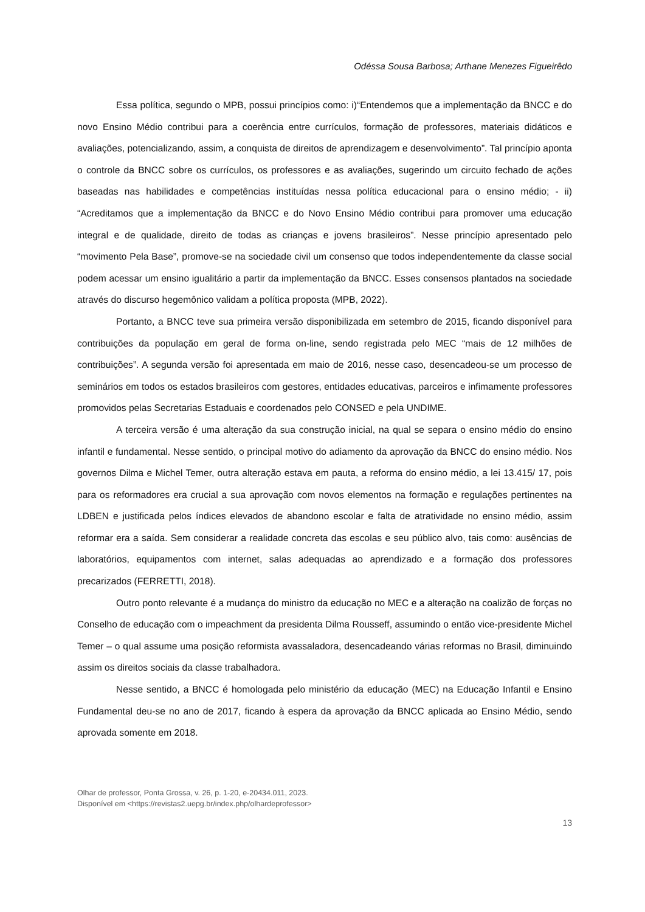Odéssa Sousa Barbosa; Arthane Menezes Figueirêdo
Essa política, segundo o MPB, possui princípios como: i)“Entendemos que a implementação da BNCC e do novo Ensino Médio contribui para a coerência entre currículos, formação de professores, materiais didáticos e avaliações, potencializando, assim, a conquista de direitos de aprendizagem e desenvolvimento”. Tal princípio aponta o controle da BNCC sobre os currículos, os professores e as avaliações, sugerindo um circuito fechado de ações baseadas nas habilidades e competências instituídas nessa política educacional para o ensino médio; - ii) “Acreditamos que a implementação da BNCC e do Novo Ensino Médio contribui para promover uma educação integral e de qualidade, direito de todas as crianças e jovens brasileiros”. Nesse princípio apresentado pelo “movimento Pela Base”, promove-se na sociedade civil um consenso que todos independentemente da classe social podem acessar um ensino igualitário a partir da implementação da BNCC. Esses consensos plantados na sociedade através do discurso hegemônico validam a política proposta (MPB, 2022).
Portanto, a BNCC teve sua primeira versão disponibilizada em setembro de 2015, ficando disponível para contribuições da população em geral de forma on-line, sendo registrada pelo MEC “mais de 12 milhões de contribuições”. A segunda versão foi apresentada em maio de 2016, nesse caso, desencadeou-se um processo de seminários em todos os estados brasileiros com gestores, entidades educativas, parceiros e infimamente professores promovidos pelas Secretarias Estaduais e coordenados pelo CONSED e pela UNDIME.
A terceira versão é uma alteração da sua construção inicial, na qual se separa o ensino médio do ensino infantil e fundamental. Nesse sentido, o principal motivo do adiamento da aprovação da BNCC do ensino médio. Nos governos Dilma e Michel Temer, outra alteração estava em pauta, a reforma do ensino médio, a lei 13.415/ 17, pois para os reformadores era crucial a sua aprovação com novos elementos na formação e regulações pertinentes na LDBEN e justificada pelos índices elevados de abandono escolar e falta de atratividade no ensino médio, assim reformar era a saída. Sem considerar a realidade concreta das escolas e seu público alvo, tais como: ausências de laboratórios, equipamentos com internet, salas adequadas ao aprendizado e a formação dos professores precarizados (FERRETTI, 2018).
Outro ponto relevante é a mudança do ministro da educação no MEC e a alteração na coalizão de forças no Conselho de educação com o impeachment da presidenta Dilma Rousseff, assumindo o então vice-presidente Michel Temer – o qual assume uma posição reformista avassaladora, desencadeando várias reformas no Brasil, diminuindo assim os direitos sociais da classe trabalhadora.
Nesse sentido, a BNCC é homologada pelo ministério da educação (MEC) na Educação Infantil e Ensino Fundamental deu-se no ano de 2017, ficando à espera da aprovação da BNCC aplicada ao Ensino Médio, sendo aprovada somente em 2018.
Olhar de professor, Ponta Grossa, v. 26, p. 1-20, e-20434.011, 2023.
Disponível em <https://revistas2.uepg.br/index.php/olhardeprofessor>
13